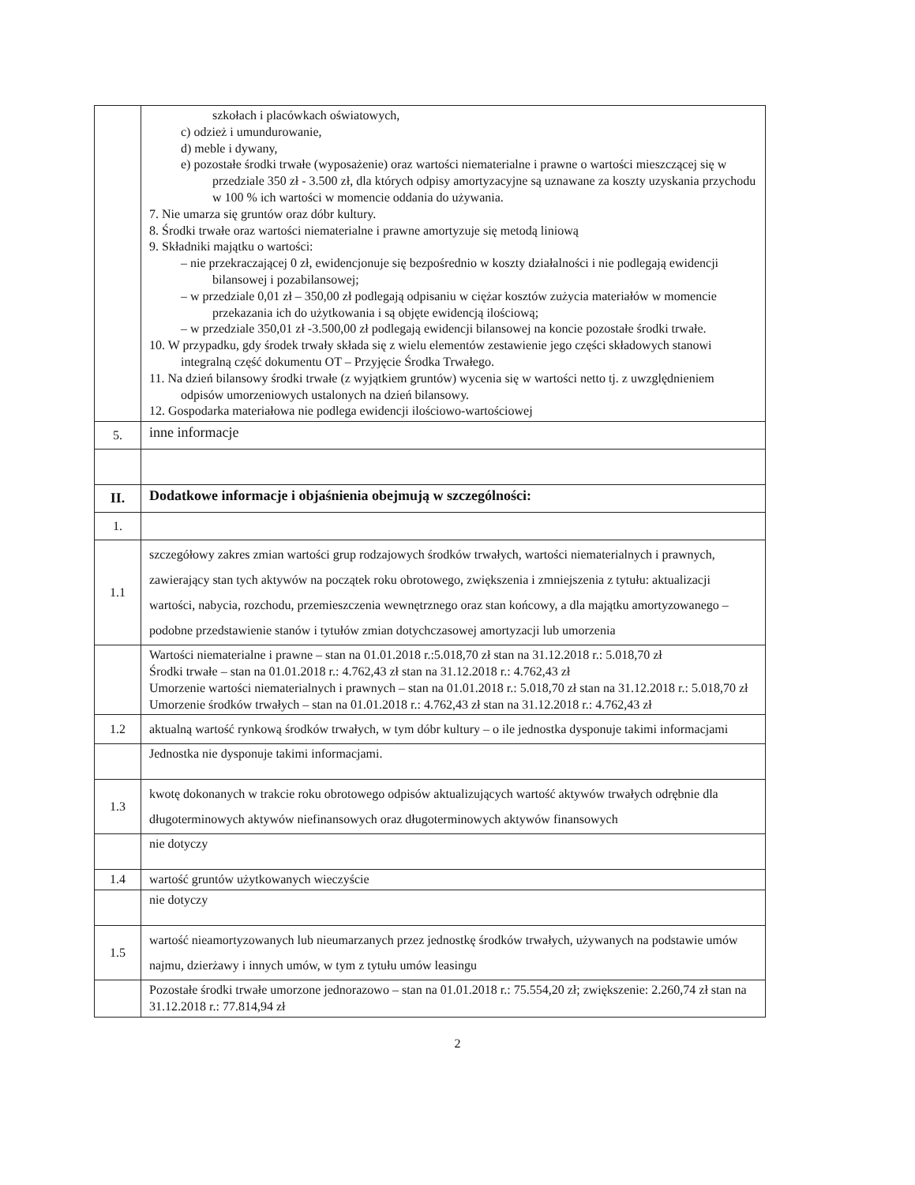| | szkołach i placówkach oświatowych, c) odzież i umundurowanie, d) meble i dywany, e) pozostałe środki trwałe (wyposażenie) oraz wartości niematerialne i prawne o wartości mieszczącej się w przedziale 350 zł - 3.500 zł, dla których odpisy amortyzacyjne są uznawane za koszty uzyskania przychodu w 100 % ich wartości w momencie oddania do używania. 7. Nie umarza się gruntów oraz dóbr kultury. 8. Środki trwałe oraz wartości niematerialne i prawne amortyzuje się metodą liniową 9. Składniki majątku o wartości: – nie przekraczającej 0 zł, ewidencjonuje się bezpośrednio w koszty działalności i nie podlegają ewidencji bilansowej i pozabilansowej; – w przedziale 0,01 zł – 350,00 zł podlegają odpisaniu w ciężar kosztów zużycia materiałów w momencie przekazania ich do użytkowania i są objęte ewidencją ilościową; – w przedziale 350,01 zł -3.500,00 zł podlegają ewidencji bilansowej na koncie pozostałe środki trwałe. 10. W przypadku, gdy środek trwały składa się z wielu elementów zestawienie jego części składowych stanowi integralną część dokumentu OT – Przyjęcie Środka Trwałego. 11. Na dzień bilansowy środki trwałe (z wyjątkiem gruntów) wycenia się w wartości netto tj. z uwzględnieniem odpisów umorzeniowych ustalonych na dzień bilansowy. 12. Gospodarka materiałowa nie podlega ewidencji ilościowo-wartościowej |
| 5. | inne informacje |
| II. | Dodatkowe informacje i objaśnienia obejmują w szczególności: |
| 1. | |
| 1.1 | szczegółowy zakres zmian wartości grup rodzajowych środków trwałych, wartości niematerialnych i prawnych, zawierający stan tych aktywów na początek roku obrotowego, zwiększenia i zmniejszenia z tytułu: aktualizacji wartości, nabycia, rozchodu, przemieszczenia wewnętrznego oraz stan końcowy, a dla majątku amortyzowanego – podobne przedstawienie stanów i tytułów zmian dotychczasowej amortyzacji lub umorzenia |
| | Wartości niematerialne i prawne – stan na 01.01.2018 r.:5.018,70 zł stan na 31.12.2018 r.: 5.018,70 zł Środki trwałe – stan na 01.01.2018 r.: 4.762,43 zł stan na 31.12.2018 r.: 4.762,43 zł Umorzenie wartości niematerialnych i prawnych – stan na 01.01.2018 r.: 5.018,70 zł stan na 31.12.2018 r.: 5.018,70 zł Umorzenie środków trwałych – stan na 01.01.2018 r.: 4.762,43 zł stan na 31.12.2018 r.: 4.762,43 zł |
| 1.2 | aktualną wartość rynkową środków trwałych, w tym dóbr kultury – o ile jednostka dysponuje takimi informacjami |
| | Jednostka nie dysponuje takimi informacjami. |
| 1.3 | kwotę dokonanych w trakcie roku obrotowego odpisów aktualizujących wartość aktywów trwałych odrębnie dla długoterminowych aktywów niefinansowych oraz długoterminowych aktywów finansowych |
| | nie dotyczy |
| 1.4 | wartość gruntów użytkowanych wieczyście |
| | nie dotyczy |
| 1.5 | wartość nieamortyzowanych lub nieumarzanych przez jednostkę środków trwałych, używanych na podstawie umów najmu, dzierżawy i innych umów, w tym z tytułu umów leasingu |
| | Pozostałe środki trwałe umorzone jednorazowo – stan na 01.01.2018 r.: 75.554,20 zł; zwiększenie: 2.260,74 zł stan na 31.12.2018 r.: 77.814,94 zł |
2